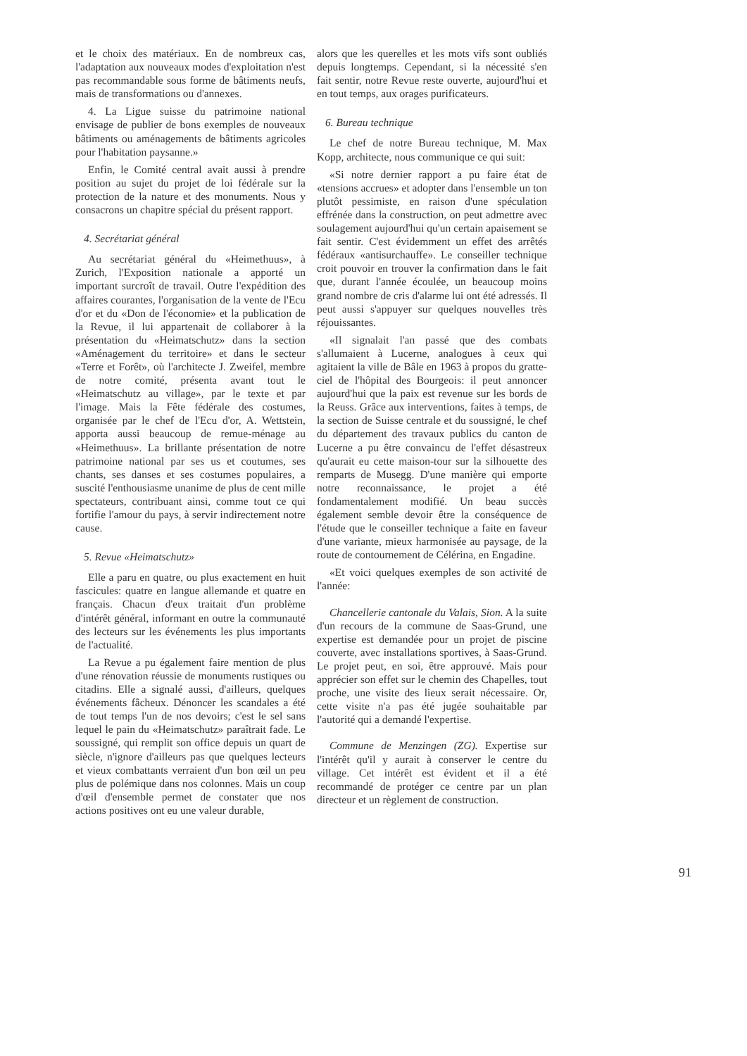et le choix des matériaux. En de nombreux cas, l'adaptation aux nouveaux modes d'exploitation n'est pas recommandable sous forme de bâtiments neufs, mais de transformations ou d'annexes.
4. La Ligue suisse du patrimoine national envisage de publier de bons exemples de nouveaux bâtiments ou aménagements de bâtiments agricoles pour l'habitation paysanne.»
Enfin, le Comité central avait aussi à prendre position au sujet du projet de loi fédérale sur la protection de la nature et des monuments. Nous y consacrons un chapitre spécial du présent rapport.
4. Secrétariat général
Au secrétariat général du «Heimethuus», à Zurich, l'Exposition nationale a apporté un important surcroît de travail. Outre l'expédition des affaires courantes, l'organisation de la vente de l'Ecu d'or et du «Don de l'économie» et la publication de la Revue, il lui appartenait de collaborer à la présentation du «Heimatschutz» dans la section «Aménagement du territoire» et dans le secteur «Terre et Forêt», où l'architecte J. Zweifel, membre de notre comité, présenta avant tout le «Heimatschutz au village», par le texte et par l'image. Mais la Fête fédérale des costumes, organisée par le chef de l'Ecu d'or, A. Wettstein, apporta aussi beaucoup de remue-ménage au «Heimethuus». La brillante présentation de notre patrimoine national par ses us et coutumes, ses chants, ses danses et ses costumes populaires, a suscité l'enthousiasme unanime de plus de cent mille spectateurs, contribuant ainsi, comme tout ce qui fortifie l'amour du pays, à servir indirectement notre cause.
5. Revue «Heimatschutz»
Elle a paru en quatre, ou plus exactement en huit fascicules: quatre en langue allemande et quatre en français. Chacun d'eux traitait d'un problème d'intérêt général, informant en outre la communauté des lecteurs sur les événements les plus importants de l'actualité.
La Revue a pu également faire mention de plus d'une rénovation réussie de monuments rustiques ou citadins. Elle a signalé aussi, d'ailleurs, quelques événements fâcheux. Dénoncer les scandales a été de tout temps l'un de nos devoirs; c'est le sel sans lequel le pain du «Heimatschutz» paraîtrait fade. Le soussigné, qui remplit son office depuis un quart de siècle, n'ignore d'ailleurs pas que quelques lecteurs et vieux combattants verraient d'un bon œil un peu plus de polémique dans nos colonnes. Mais un coup d'œil d'ensemble permet de constater que nos actions positives ont eu une valeur durable,
alors que les querelles et les mots vifs sont oubliés depuis longtemps. Cependant, si la nécessité s'en fait sentir, notre Revue reste ouverte, aujourd'hui et en tout temps, aux orages purificateurs.
6. Bureau technique
Le chef de notre Bureau technique, M. Max Kopp, architecte, nous communique ce qui suit:
«Si notre dernier rapport a pu faire état de «tensions accrues» et adopter dans l'ensemble un ton plutôt pessimiste, en raison d'une spéculation effrénée dans la construction, on peut admettre avec soulagement aujourd'hui qu'un certain apaisement se fait sentir. C'est évidemment un effet des arrêtés fédéraux «antisurchauffe». Le conseiller technique croit pouvoir en trouver la confirmation dans le fait que, durant l'année écoulée, un beaucoup moins grand nombre de cris d'alarme lui ont été adressés. Il peut aussi s'appuyer sur quelques nouvelles très réjouissantes.
«Il signalait l'an passé que des combats s'allumaient à Lucerne, analogues à ceux qui agitaient la ville de Bâle en 1963 à propos du gratte-ciel de l'hôpital des Bourgeois: il peut annoncer aujourd'hui que la paix est revenue sur les bords de la Reuss. Grâce aux interventions, faites à temps, de la section de Suisse centrale et du soussigné, le chef du département des travaux publics du canton de Lucerne a pu être convaincu de l'effet désastreux qu'aurait eu cette maison-tour sur la silhouette des remparts de Musegg. D'une manière qui emporte notre reconnaissance, le projet a été fondamentalement modifié. Un beau succès également semble devoir être la conséquence de l'étude que le conseiller technique a faite en faveur d'une variante, mieux harmonisée au paysage, de la route de contournement de Célérina, en Engadine.
«Et voici quelques exemples de son activité de l'année:
Chancellerie cantonale du Valais, Sion. A la suite d'un recours de la commune de Saas-Grund, une expertise est demandée pour un projet de piscine couverte, avec installations sportives, à Saas-Grund. Le projet peut, en soi, être approuvé. Mais pour apprécier son effet sur le chemin des Chapelles, tout proche, une visite des lieux serait nécessaire. Or, cette visite n'a pas été jugée souhaitable par l'autorité qui a demandé l'expertise.
Commune de Menzingen (ZG). Expertise sur l'intérêt qu'il y aurait à conserver le centre du village. Cet intérêt est évident et il a été recommandé de protéger ce centre par un plan directeur et un règlement de construction.
91